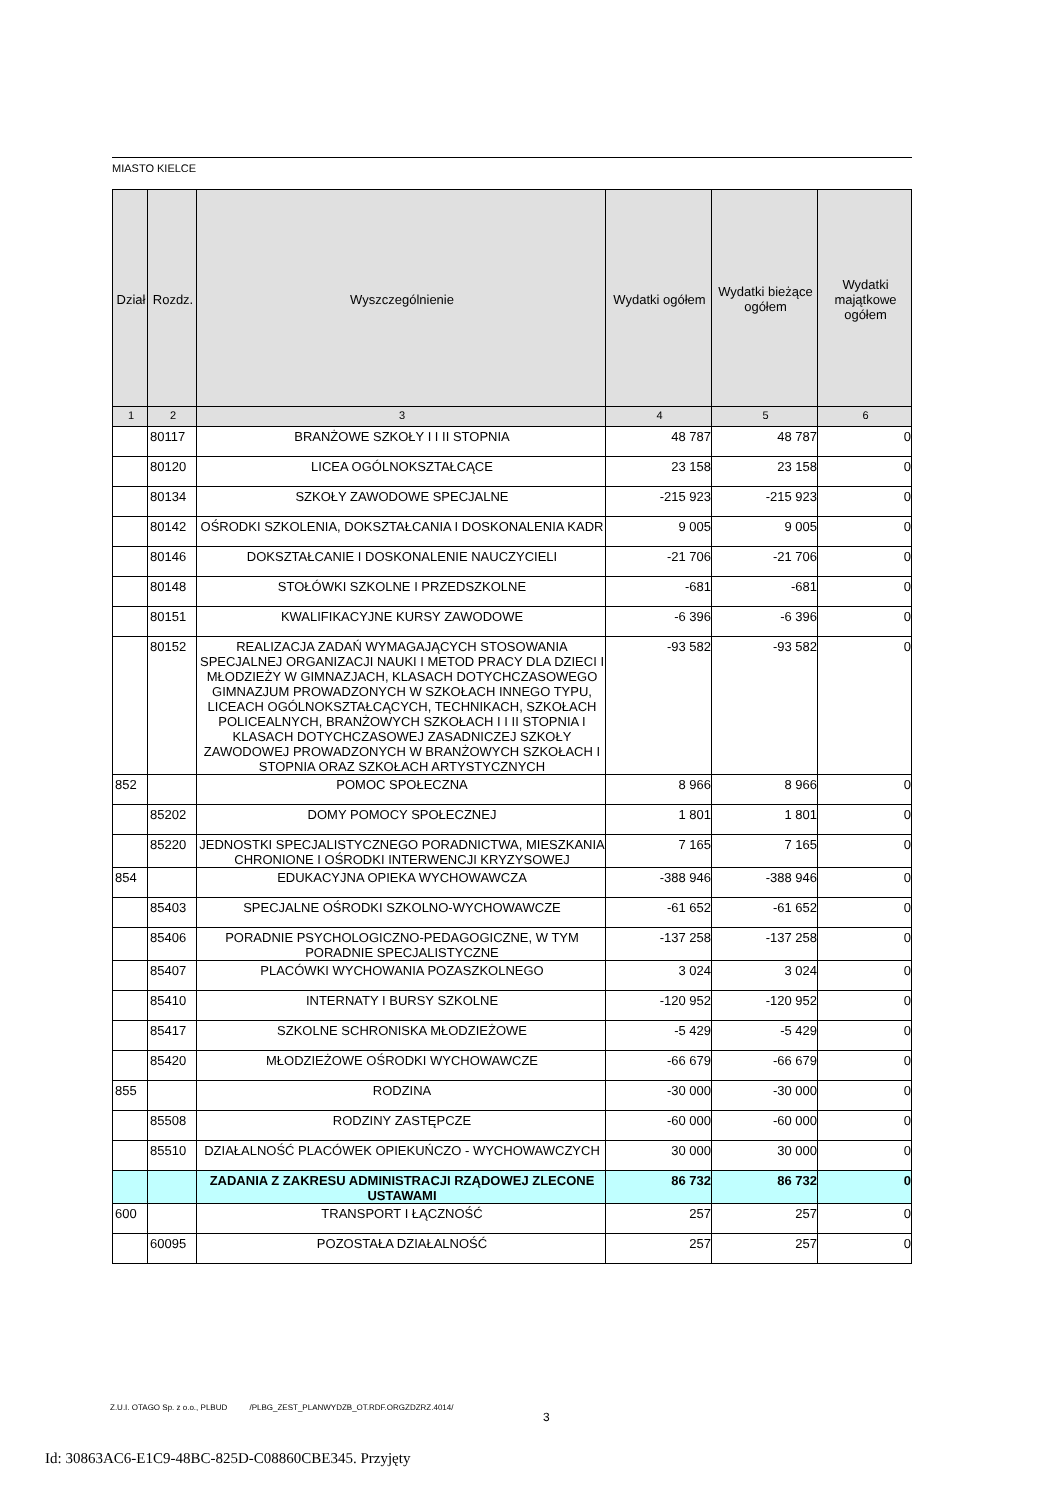MIASTO KIELCE
| Dział | Rozdz. | Wyszczególnienie | Wydatki ogółem | Wydatki bieżące ogółem | Wydatki majątkowe ogółem |
| --- | --- | --- | --- | --- | --- |
| 1 | 2 | 3 | 4 | 5 | 6 |
| | 80117 | BRANŻOWE SZKOŁY I I II STOPNIA | 48 787 | 48 787 | 0 |
| | 80120 | LICEA OGÓLNOKSZTAŁCĄCE | 23 158 | 23 158 | 0 |
| | 80134 | SZKOŁY ZAWODOWE SPECJALNE | -215 923 | -215 923 | 0 |
| | 80142 | OŚRODKI SZKOLENIA, DOKSZTAŁCANIA I DOSKONALENIA KADR | 9 005 | 9 005 | 0 |
| | 80146 | DOKSZTAŁCANIE I DOSKONALENIE NAUCZYCIELI | -21 706 | -21 706 | 0 |
| | 80148 | STOŁÓWKI SZKOLNE I PRZEDSZKOLNE | -681 | -681 | 0 |
| | 80151 | KWALIFIKACYJNE KURSY ZAWODOWE | -6 396 | -6 396 | 0 |
| | 80152 | REALIZACJA ZADAŃ WYMAGAJĄCYCH STOSOWANIA SPECJALNEJ ORGANIZACJI NAUKI I METOD PRACY DLA DZIECI I MŁODZIEŻY W GIMNAZJACH, KLASACH DOTYCHCZASOWEGO GIMNAZJUM PROWADZONYCH W SZKOŁACH INNEGO TYPU, LICEACH OGÓLNOKSZTAŁCĄCYCH, TECHNIKACH, SZKOŁACH POLICEALNYCH, BRANŻOWYCH SZKOŁACH I I II STOPNIA I KLASACH DOTYCHCZASOWEJ ZASADNICZEJ SZKOŁY ZAWODOWEJ PROWADZONYCH W BRANŻOWYCH SZKOŁACH I STOPNIA ORAZ SZKOŁACH ARTYSTYCZNYCH | -93 582 | -93 582 | 0 |
| 852 | | POMOC SPOŁECZNA | 8 966 | 8 966 | 0 |
| | 85202 | DOMY POMOCY SPOŁECZNEJ | 1 801 | 1 801 | 0 |
| | 85220 | JEDNOSTKI SPECJALISTYCZNEGO PORADNICTWA, MIESZKANIA CHRONIONE I OŚRODKI INTERWENCJI KRYZYSOWEJ | 7 165 | 7 165 | 0 |
| 854 | | EDUKACYJNA OPIEKA WYCHOWAWCZA | -388 946 | -388 946 | 0 |
| | 85403 | SPECJALNE OŚRODKI SZKOLNO-WYCHOWAWCZE | -61 652 | -61 652 | 0 |
| | 85406 | PORADNIE PSYCHOLOGICZNO-PEDAGOGICZNE, W TYM PORADNIE SPECJALISTYCZNE | -137 258 | -137 258 | 0 |
| | 85407 | PLACÓWKI WYCHOWANIA POZASZKOLNEGO | 3 024 | 3 024 | 0 |
| | 85410 | INTERNATY I BURSY SZKOLNE | -120 952 | -120 952 | 0 |
| | 85417 | SZKOLNE SCHRONISKA MŁODZIEŻOWE | -5 429 | -5 429 | 0 |
| | 85420 | MŁODZIEŻOWE OŚRODKI WYCHOWAWCZE | -66 679 | -66 679 | 0 |
| 855 | | RODZINA | -30 000 | -30 000 | 0 |
| | 85508 | RODZINY ZASTĘPCZE | -60 000 | -60 000 | 0 |
| | 85510 | DZIAŁALNOŚĆ PLACÓWEK OPIEKUŃCZO - WYCHOWAWCZYCH | 30 000 | 30 000 | 0 |
| | | ZADANIA Z ZAKRESU ADMINISTRACJI RZĄDOWEJ ZLECONE USTAWAMI | 86 732 | 86 732 | 0 |
| 600 | | TRANSPORT I ŁĄCZNOŚĆ | 257 | 257 | 0 |
| | 60095 | POZOSTAŁA DZIAŁALNOŚĆ | 257 | 257 | 0 |
Z.U.I. OTAGO Sp. z o.o., PLBUD /PLBG_ZEST_PLANWYDZB_OT.RDF.ORGZDZRZ.4014/
3
Id: 30863AC6-E1C9-48BC-825D-C08860CBE345. Przyjęty